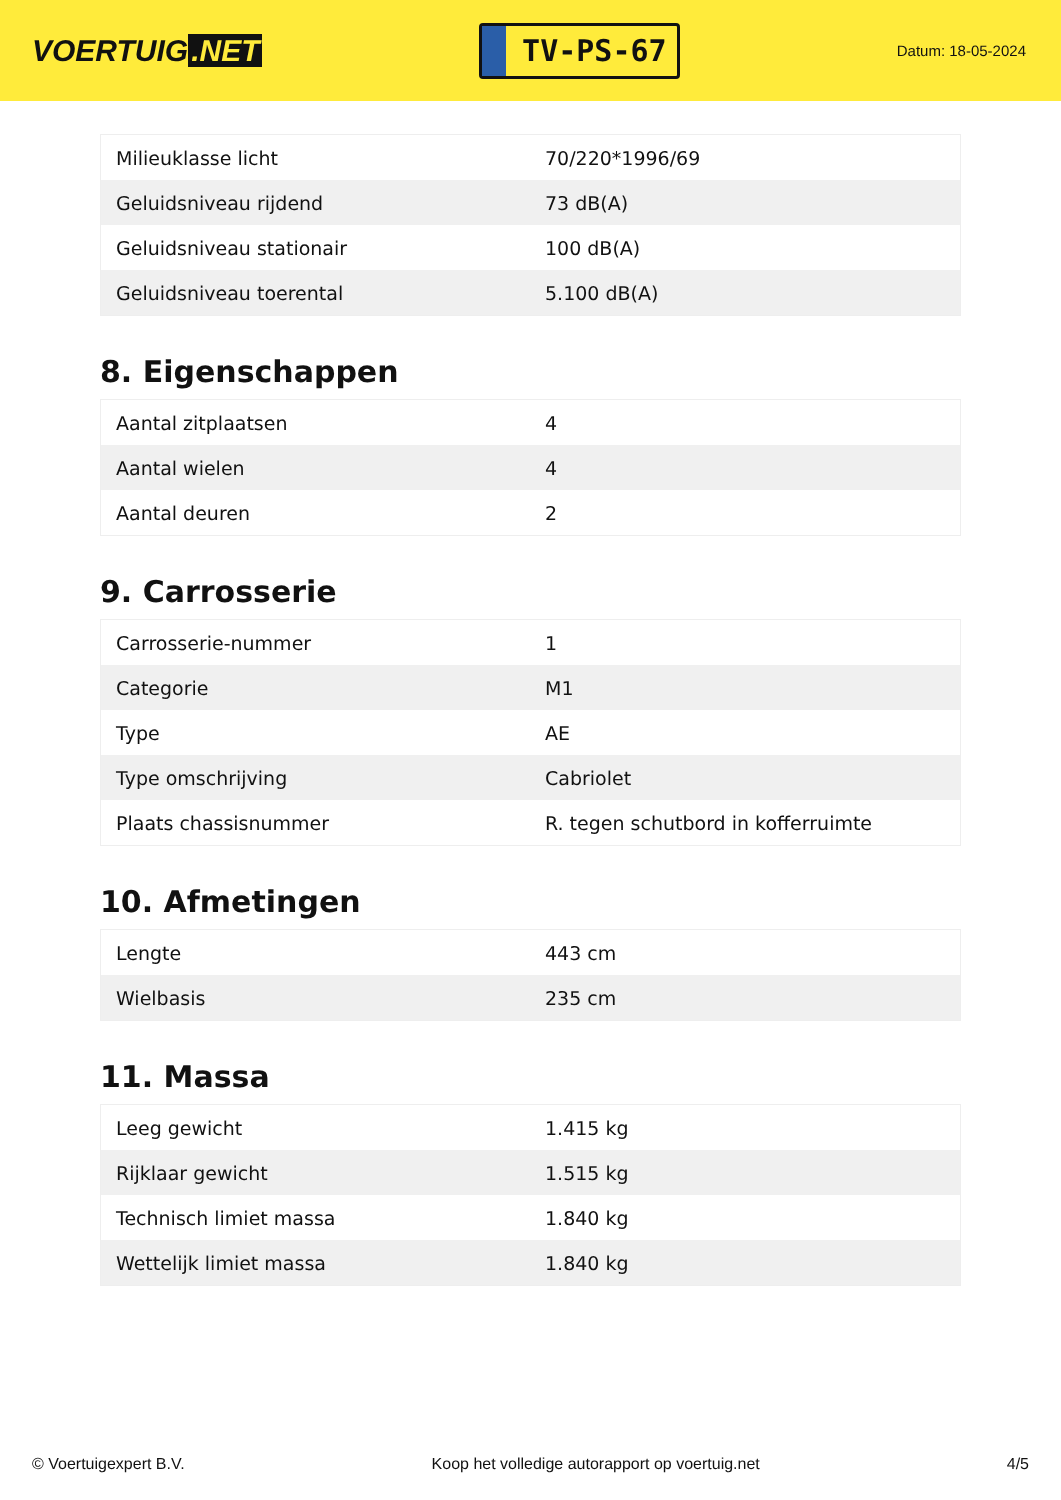VOERTUIG.NET
TV-PS-67
Datum: 18-05-2024
| Milieuklasse licht | 70/220*1996/69 |
| Geluidsniveau rijdend | 73 dB(A) |
| Geluidsniveau stationair | 100 dB(A) |
| Geluidsniveau toerental | 5.100 dB(A) |
8. Eigenschappen
| Aantal zitplaatsen | 4 |
| Aantal wielen | 4 |
| Aantal deuren | 2 |
9. Carrosserie
| Carrosserie-nummer | 1 |
| Categorie | M1 |
| Type | AE |
| Type omschrijving | Cabriolet |
| Plaats chassisnummer | R. tegen schutbord in kofferruimte |
10. Afmetingen
| Lengte | 443 cm |
| Wielbasis | 235 cm |
11. Massa
| Leeg gewicht | 1.415 kg |
| Rijklaar gewicht | 1.515 kg |
| Technisch limiet massa | 1.840 kg |
| Wettelijk limiet massa | 1.840 kg |
© Voertuigexpert B.V. Koop het volledige autorapport op voertuig.net 4/5